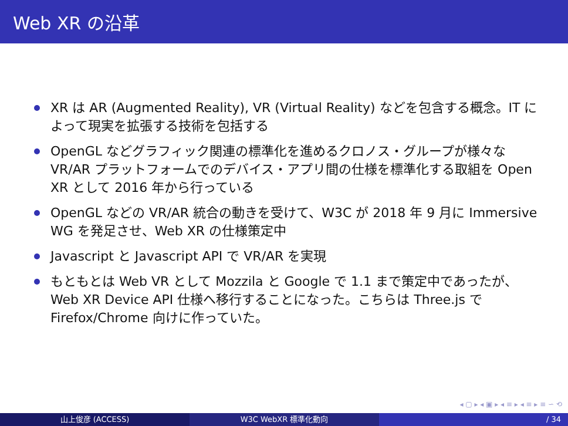Web XR の沿革
XR は AR (Augmented Reality), VR (Virtual Reality) などを包含する概念。IT によって現実を拡張する技術を包括する
OpenGL などグラフィック関連の標準化を進めるクロノス・グループが様々な VR/AR プラットフォームでのデバイス・アプリ間の仕様を標準化する取組を Open XR として 2016 年から行っている
OpenGL などの VR/AR 統合の動きを受けて、W3C が 2018 年 9 月に Immersive WG を発足させ、Web XR の仕様策定中
Javascript と Javascript API で VR/AR を実現
もともとは Web VR として Mozzila と Google で 1.1 まで策定中であったが、Web XR Device API 仕様へ移行することになった。こちらは Three.js で Firefox/Chrome 向けに作っていた。
◂ ▢ ▸ ◂ ▣ ▸ ◂ ≡ ▸ ◂ ≡ ▸ ≡ ∽ ⟲
山上俊彦 (ACCESS) W3C WebXR 標準化動向 / 34